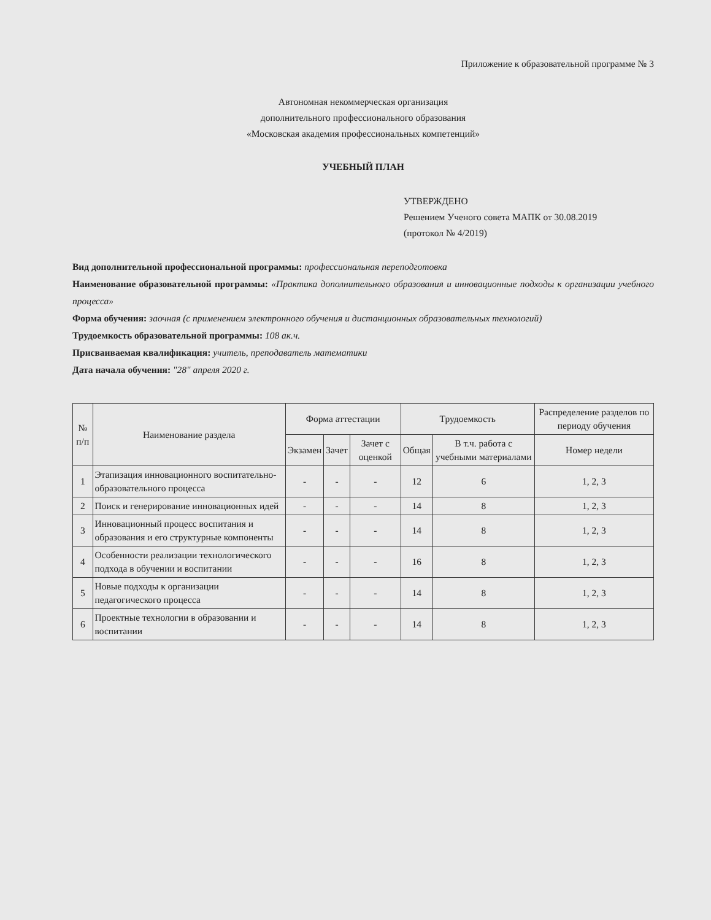Приложение к образовательной программе № 3
Автономная некоммерческая организация
дополнительного профессионального образования
«Московская академия профессиональных компетенций»
УЧЕБНЫЙ ПЛАН
УТВЕРЖДЕНО
Решением Ученого совета МАПК от 30.08.2019
(протокол № 4/2019)
Вид дополнительной профессиональной программы: профессиональная переподготовка
Наименование образовательной программы: «Практика дополнительного образования и инновационные подходы к организации учебного процесса»
Форма обучения: заочная (с применением электронного обучения и дистанционных образовательных технологий)
Трудоемкость образовательной программы: 108 ак.ч.
Присваиваемая квалификация: учитель, преподаватель математики
Дата начала обучения: "28" апреля 2020 г.
| № п/п | Наименование раздела | Форма аттестации | | | Трудоемкость | | Распределение разделов по периоду обучения |
| --- | --- | --- | --- | --- | --- | --- | --- |
| | | Экзамен | Зачет | Зачет с оценкой | Общая | В т.ч. работа с учебными материалами | Номер недели |
| 1 | Этапизация инновационного воспитательно-образовательного процесса | - | - | - | 12 | 6 | 1, 2, 3 |
| 2 | Поиск и генерирование инновационных идей | - | - | - | 14 | 8 | 1, 2, 3 |
| 3 | Инновационный процесс воспитания и образования и его структурные компоненты | - | - | - | 14 | 8 | 1, 2, 3 |
| 4 | Особенности реализации технологического подхода в обучении и воспитании | - | - | - | 16 | 8 | 1, 2, 3 |
| 5 | Новые подходы к организации педагогического процесса | - | - | - | 14 | 8 | 1, 2, 3 |
| 6 | Проектные технологии в образовании и воспитании | - | - | - | 14 | 8 | 1, 2, 3 |